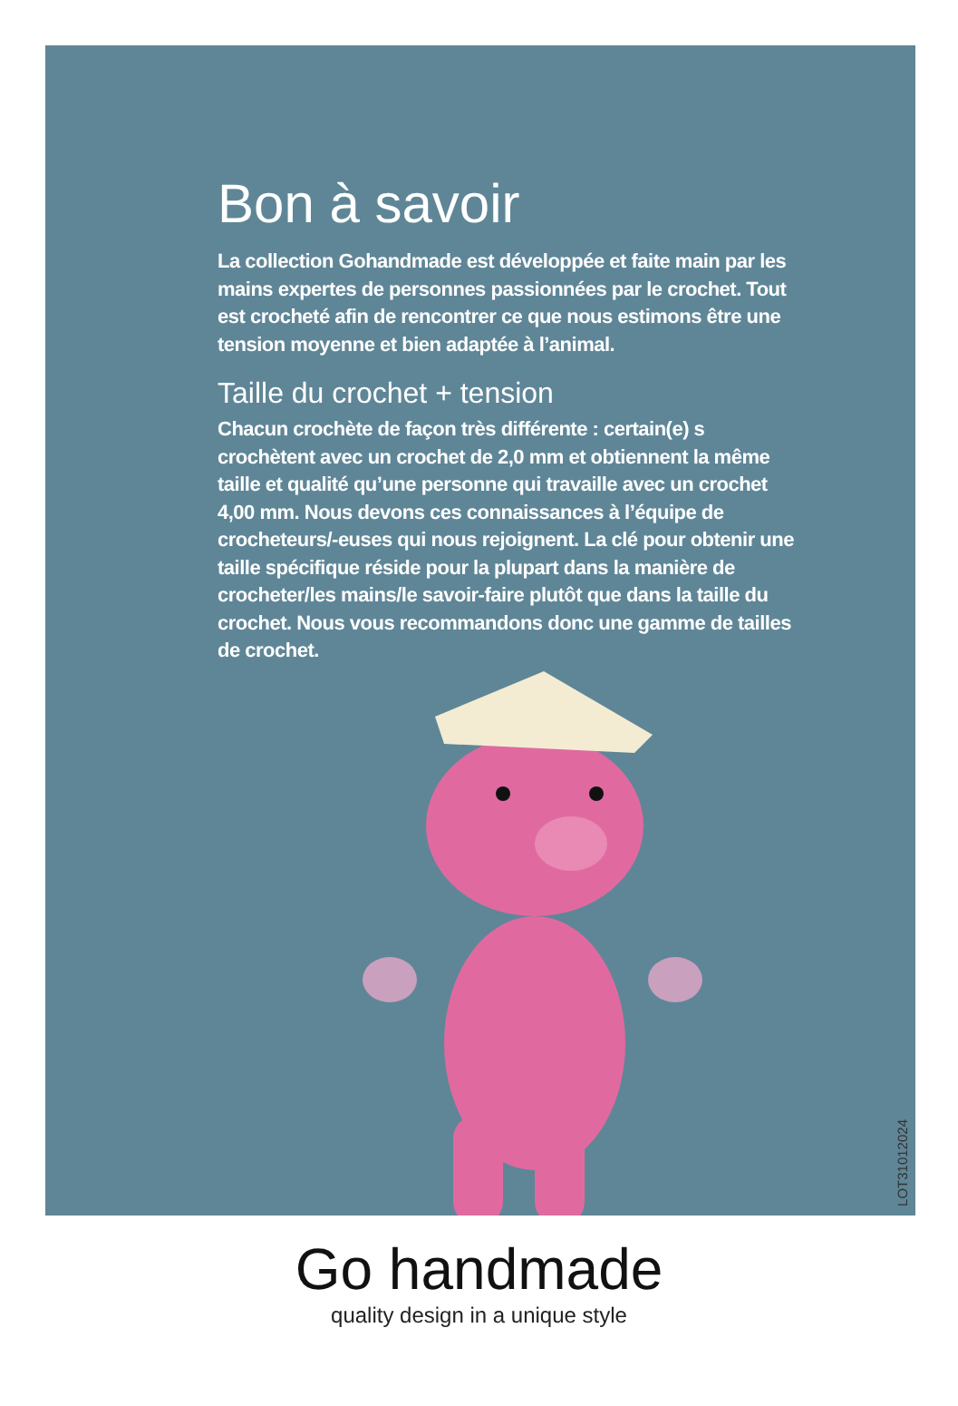Bon à savoir
La collection Gohandmade est développée et faite main par les mains expertes de personnes passionnées par le crochet. Tout est crocheté afin de rencontrer ce que nous estimons être une tension moyenne et bien adaptée à l’animal.
Taille du crochet + tension
Chacun crochète de façon très différente : certain(e) s crochètent avec un crochet de 2,0 mm et obtiennent la même taille et qualité qu’une personne qui travaille avec un crochet 4,00 mm. Nous devons ces connaissances à l’équipe de crocheteurs/-euses qui nous rejoignent. La clé pour obtenir une taille spécifique réside pour la plupart dans la manière de crocheter/les mains/le savoir-faire plutôt que dans la taille du crochet. Nous vous recommandons donc une gamme de tailles de crochet.
LOT31012024
Go handmade
quality design in a unique style